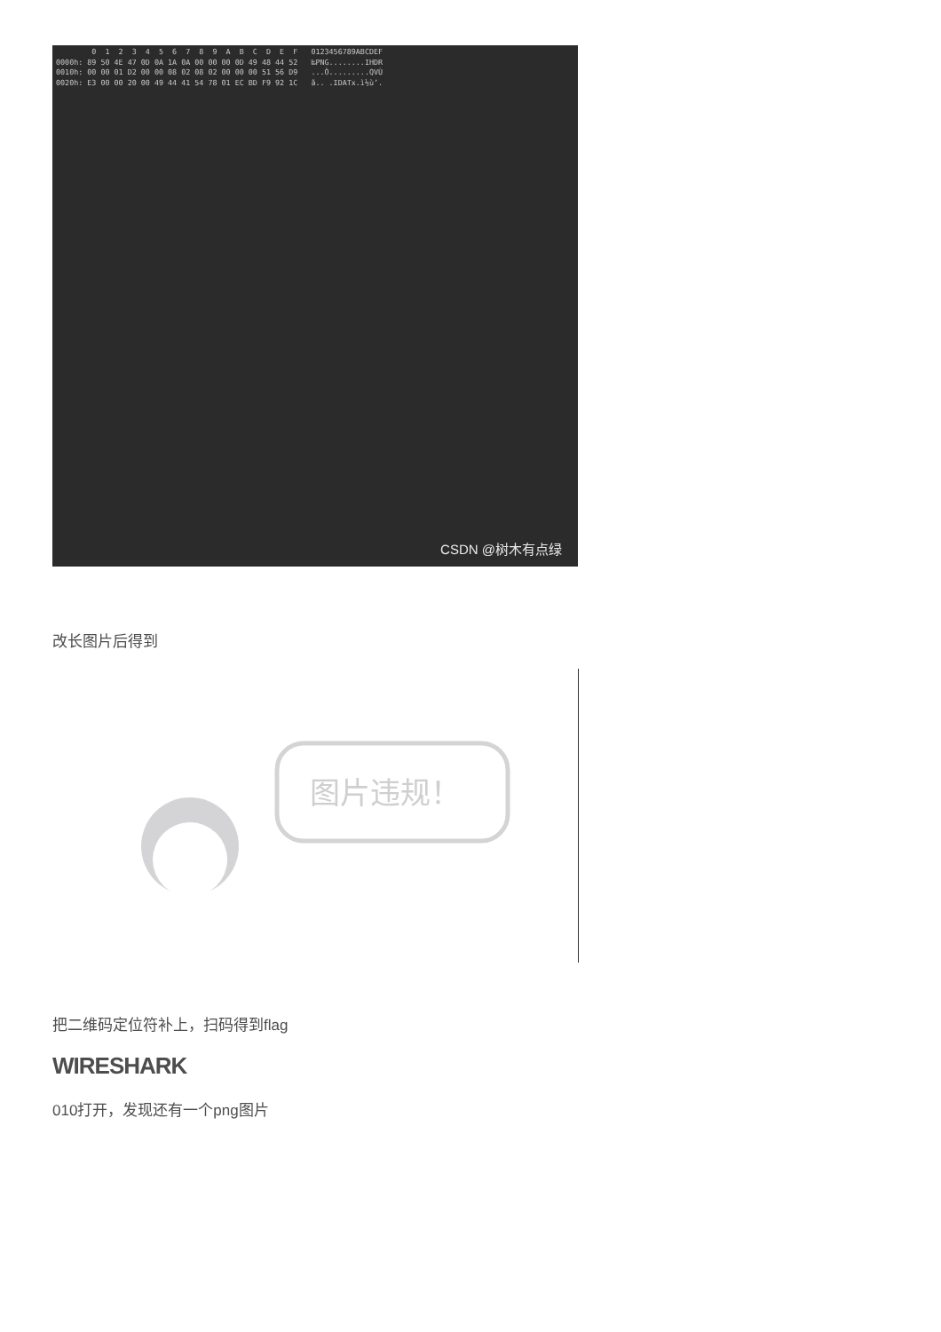0  1  2  3  4  5  6  7  8  9  A  B  C  D  E  F   0123456789ABCDEF
0000h: 89 50 4E 47 0D 0A 1A 0A 00 00 00 0D 49 48 44 52   ‰PNG........IHDR
0010h: 00 00 01 D2 00 00 08 02 08 02 00 00 00 51 56 D9   ...Ò.........QVÙ
0020h: E3 00 00 20 00 49 44 41 54 78 01 EC BD F9 92 1C   ã.. .IDATx.ì½ù’.
CSDN @树木有点绿
改长图片后得到
图片违规！
把二维码定位符补上，扫码得到flag
WIRESHARK
010打开，发现还有一个png图片